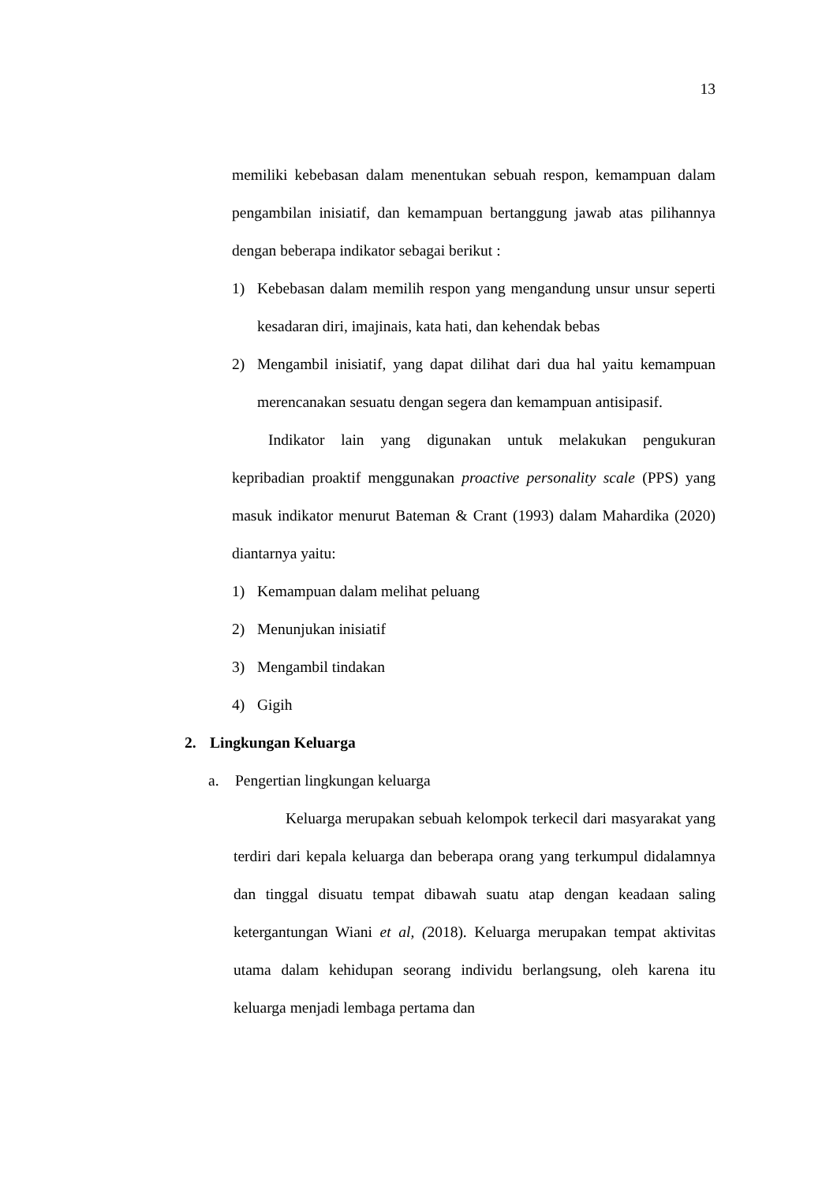13
memiliki kebebasan dalam menentukan sebuah respon, kemampuan dalam pengambilan inisiatif, dan kemampuan bertanggung jawab atas pilihannya dengan beberapa indikator sebagai berikut :
1) Kebebasan dalam memilih respon yang mengandung unsur unsur seperti kesadaran diri, imajinais, kata hati, dan kehendak bebas
2) Mengambil inisiatif, yang dapat dilihat dari dua hal yaitu kemampuan merencanakan sesuatu dengan segera dan kemampuan antisipasif.
Indikator lain yang digunakan untuk melakukan pengukuran kepribadian proaktif menggunakan proactive personality scale (PPS) yang masuk indikator menurut Bateman & Crant (1993) dalam Mahardika (2020) diantarnya yaitu:
1) Kemampuan dalam melihat peluang
2) Menunjukan inisiatif
3) Mengambil tindakan
4) Gigih
2. Lingkungan Keluarga
a. Pengertian lingkungan keluarga
Keluarga merupakan sebuah kelompok terkecil dari masyarakat yang terdiri dari kepala keluarga dan beberapa orang yang terkumpul didalamnya dan tinggal disuatu tempat dibawah suatu atap dengan keadaan saling ketergantungan Wiani et al, (2018). Keluarga merupakan tempat aktivitas utama dalam kehidupan seorang individu berlangsung, oleh karena itu keluarga menjadi lembaga pertama dan